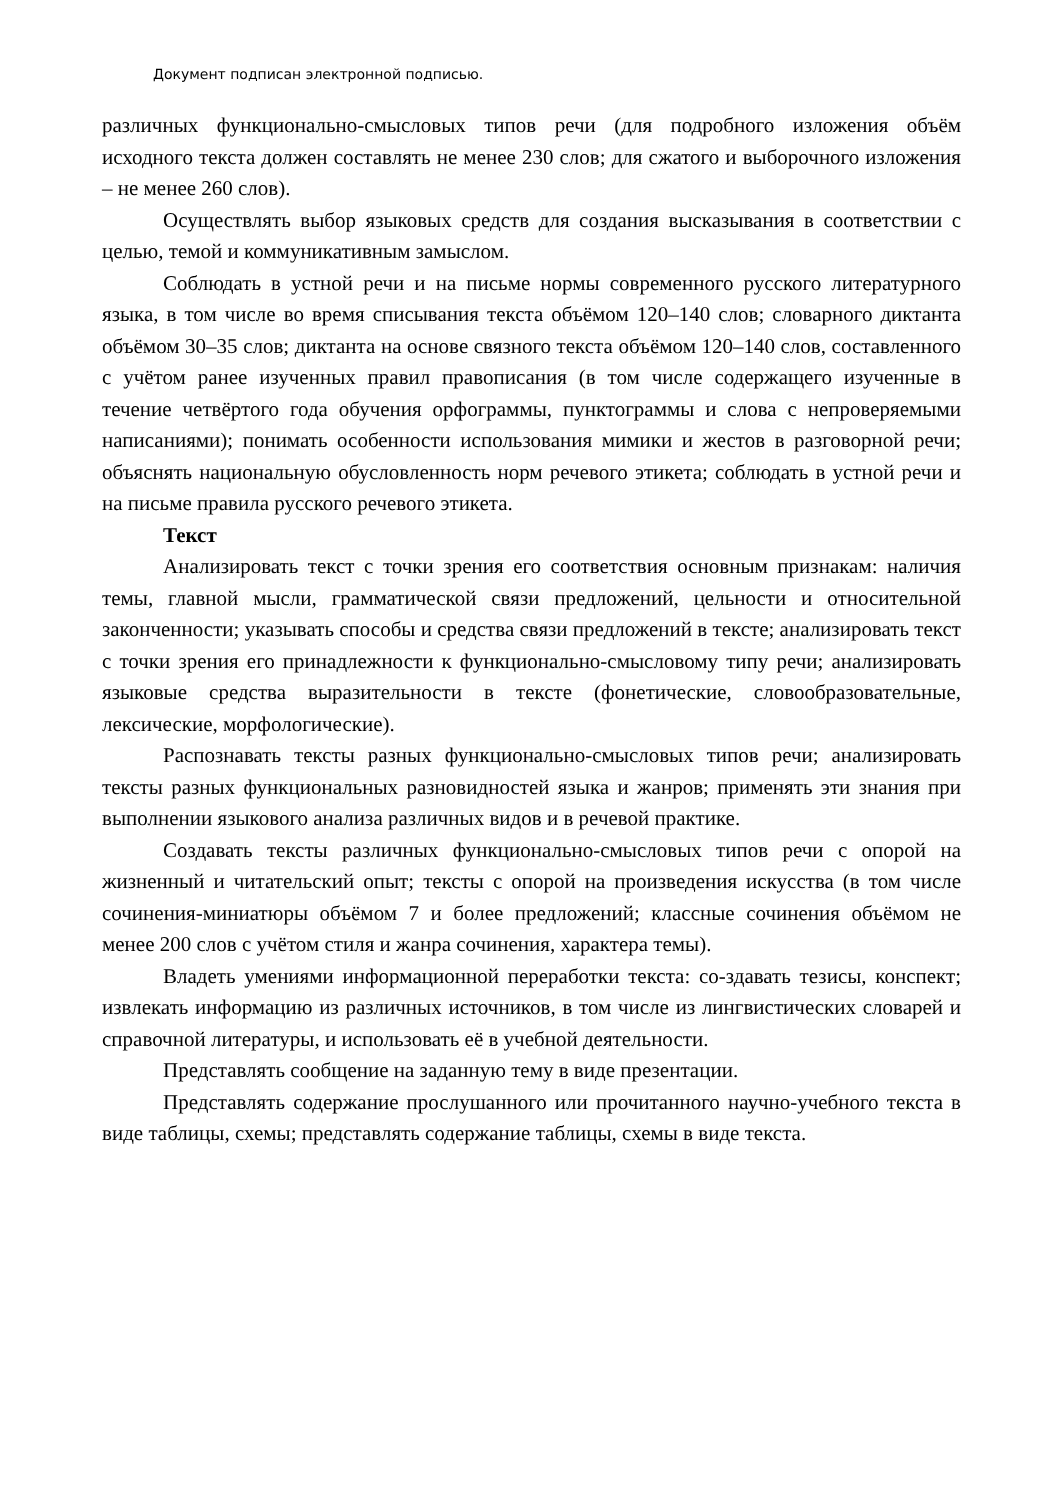Документ подписан электронной подписью.
различных функционально-смысловых типов речи (для подробного изложения объём исходного текста должен составлять не менее 230 слов; для сжатого и выборочного изложения – не менее 260 слов).
Осуществлять выбор языковых средств для создания высказывания в соответствии с целью, темой и коммуникативным замыслом.
Соблюдать в устной речи и на письме нормы современного русского литературного языка, в том числе во время списывания текста объёмом 120–140 слов; словарного диктанта объёмом 30–35 слов; диктанта на основе связного текста объёмом 120–140 слов, составленного с учётом ранее изученных правил правописания (в том числе содержащего изученные в течение четвёртого года обучения орфограммы, пунктограммы и слова с непроверяемыми написаниями); понимать особенности использования мимики и жестов в разговорной речи; объяснять национальную обусловленность норм речевого этикета; соблюдать в устной речи и на письме правила русского речевого этикета.
Текст
Анализировать текст с точки зрения его соответствия основным признакам: наличия темы, главной мысли, грамматической связи предложений, цельности и относительной законченности; указывать способы и средства связи предложений в тексте; анализировать текст с точки зрения его принадлежности к функционально-смысловому типу речи; анализировать языковые средства выразительности в тексте (фонетические, словообразовательные, лексические, морфологические).
Распознавать тексты разных функционально-смысловых типов речи; анализировать тексты разных функциональных разновидностей языка и жанров; применять эти знания при выполнении языкового анализа различных видов и в речевой практике.
Создавать тексты различных функционально-смысловых типов речи с опорой на жизненный и читательский опыт; тексты с опорой на произведения искусства (в том числе сочинения-миниатюры объёмом 7 и более предложений; классные сочинения объёмом не менее 200 слов с учётом стиля и жанра сочинения, характера темы).
Владеть умениями информационной переработки текста: со-здавать тезисы, конспект; извлекать информацию из различных источников, в том числе из лингвистических словарей и справочной литературы, и использовать её в учебной деятельности.
Представлять сообщение на заданную тему в виде презентации.
Представлять содержание прослушанного или прочитанного научно-учебного текста в виде таблицы, схемы; представлять содержание таблицы, схемы в виде текста.